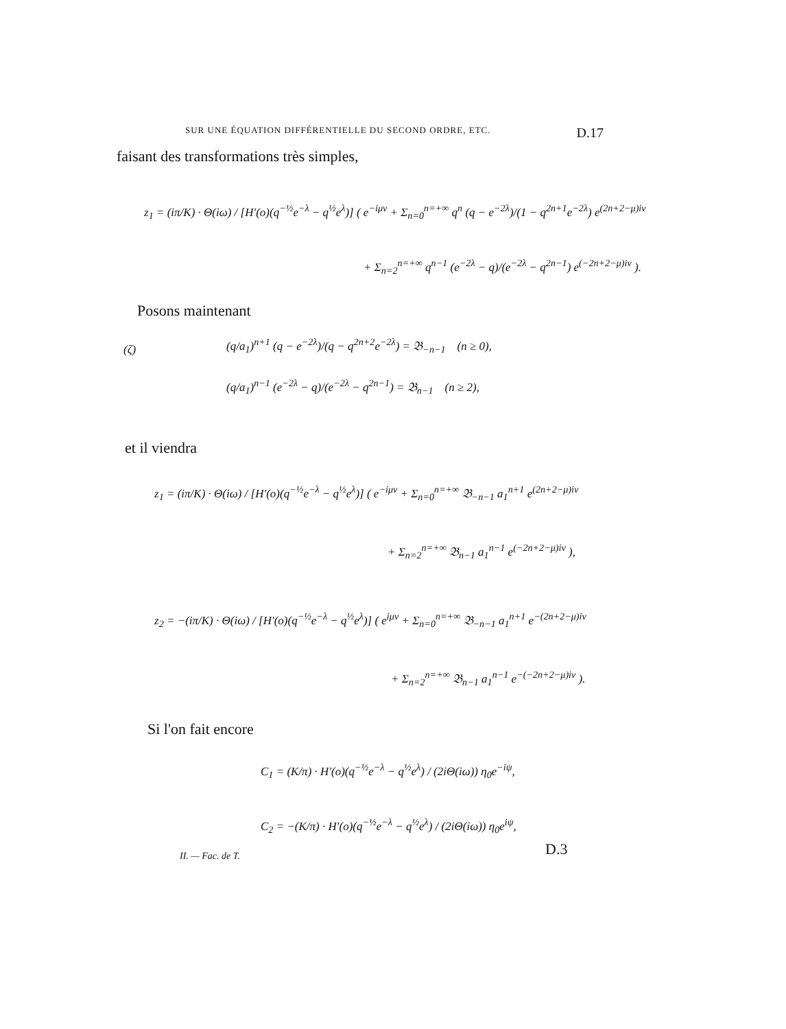SUR UNE ÉQUATION DIFFÉRENTIELLE DU SECOND ORDRE, ETC. D.17
faisant des transformations très simples,
z<sub>1</sub> = (iπ/K) · Θ(iω) / [H′(o)(q<sup>−½</sup>e<sup>−λ</sup> − q<sup>½</sup>e<sup>λ</sup>)] ( e<sup>−iμv</sup> + Σ<sub>n=0</sub><sup>n=+∞</sup> q<sup>n</sup> (q − e<sup>−2λ</sup>)/(1 − q<sup>2n+1</sup>e<sup>−2λ</sup>) e<sup>(2n+2−μ)iv</sup>
+ Σ<sub>n=2</sub><sup>n=+∞</sup> q<sup>n−1</sup> (e<sup>−2λ</sup> − q)/(e<sup>−2λ</sup> − q<sup>2n−1</sup>) e<sup>(−2n+2−μ)iv</sup> ).
Posons maintenant
(ζ) (q/a<sub>1</sub>)<sup>n+1</sup> (q − e<sup>−2λ</sup>)/(q − q<sup>2n+2</sup>e<sup>−2λ</sup>) = 𝔅<sub>−n−1</sub> (n ≥ 0),
(q/a<sub>1</sub>)<sup>n−1</sup> (e<sup>−2λ</sup> − q)/(e<sup>−2λ</sup> − q<sup>2n−1</sup>) = 𝔅<sub>n−1</sub> (n ≥ 2),
et il viendra
z<sub>1</sub> = (iπ/K) · Θ(iω) / [H′(o)(q<sup>−½</sup>e<sup>−λ</sup> − q<sup>½</sup>e<sup>λ</sup>)] ( e<sup>−iμv</sup> + Σ<sub>n=0</sub><sup>n=+∞</sup> 𝔅<sub>−n−1</sub> a<sub>1</sub><sup>n+1</sup> e<sup>(2n+2−μ)iv</sup>
+ Σ<sub>n=2</sub><sup>n=+∞</sup> 𝔅<sub>n−1</sub> a<sub>1</sub><sup>n−1</sup> e<sup>(−2n+2−μ)iv</sup> ),
z<sub>2</sub> = −(iπ/K) · Θ(iω) / [H′(o)(q<sup>−½</sup>e<sup>−λ</sup> − q<sup>½</sup>e<sup>λ</sup>)] ( e<sup>iμv</sup> + Σ<sub>n=0</sub><sup>n=+∞</sup> 𝔅<sub>−n−1</sub> a<sub>1</sub><sup>n+1</sup> e<sup>−(2n+2−μ)iv</sup>
+ Σ<sub>n=2</sub><sup>n=+∞</sup> 𝔅<sub>n−1</sub> a<sub>1</sub><sup>n−1</sup> e<sup>−(−2n+2−μ)iv</sup> ).
Si l'on fait encore
C<sub>1</sub> = (K/π) · H′(o)(q<sup>−½</sup>e<sup>−λ</sup> − q<sup>½</sup>e<sup>λ</sup>) / (2iΘ(iω)) η<sub>0</sub>e<sup>−iψ</sup>,
C<sub>2</sub> = −(K/π) · H′(o)(q<sup>−½</sup>e<sup>−λ</sup> − q<sup>½</sup>e<sup>λ</sup>) / (2iΘ(iω)) η<sub>0</sub>e<sup>iψ</sup>,
II. — Fac. de T. D.3